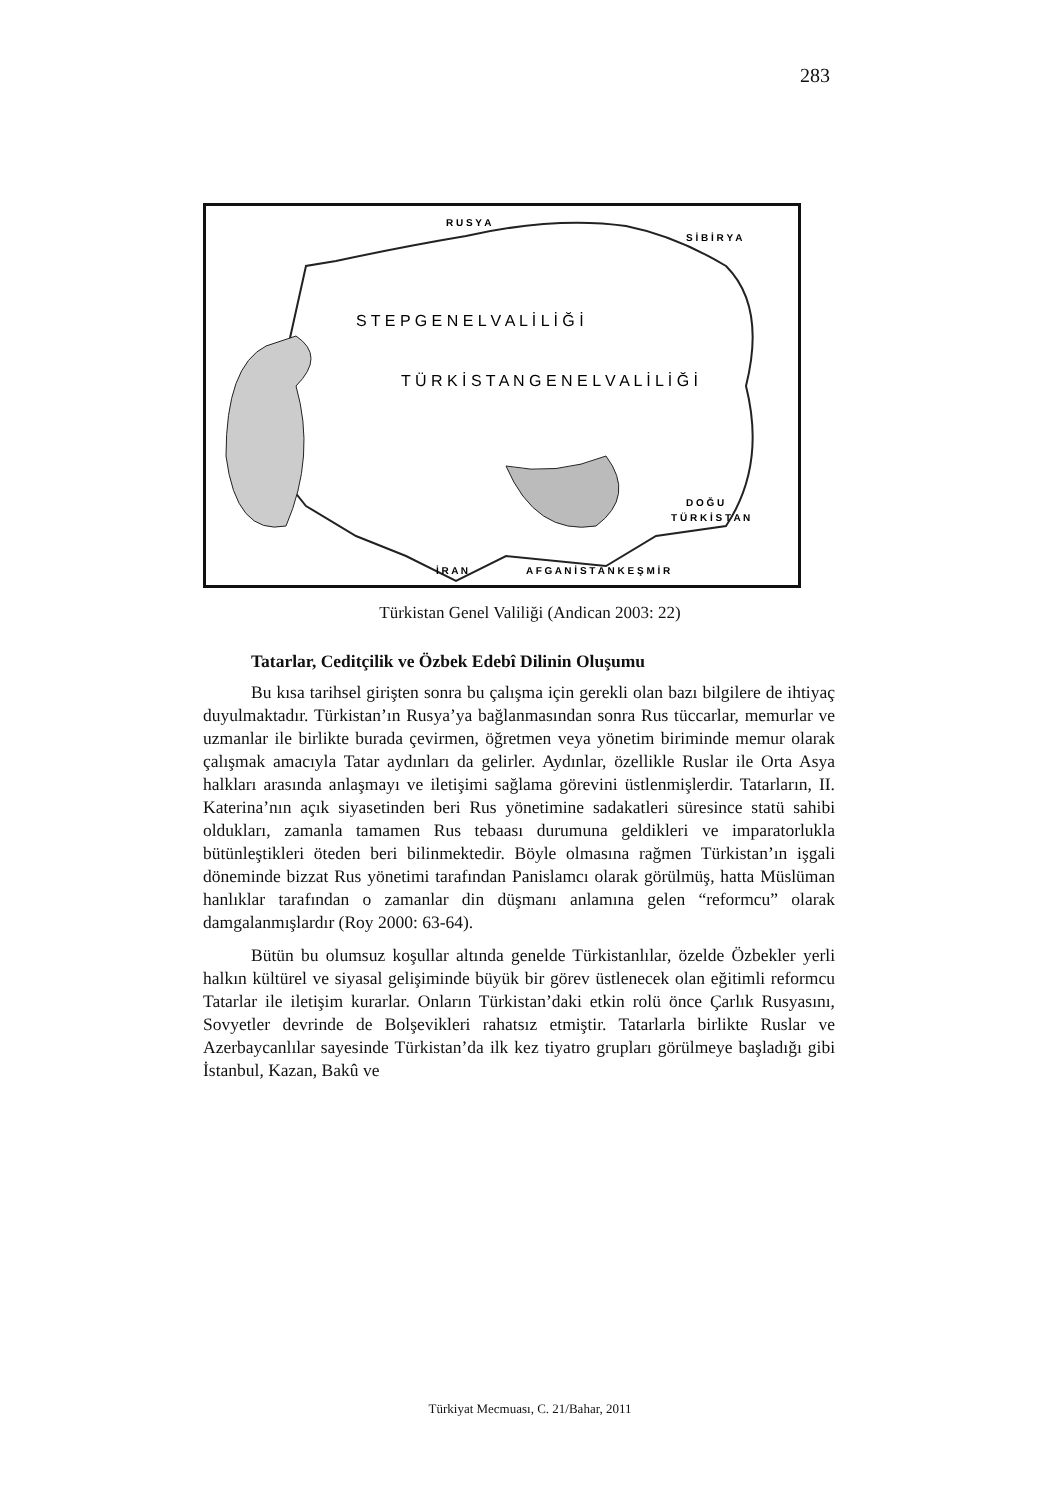283
R U S Y A
S İ B İ R Y A
T Ü R K İ S T A N G E N E L V A L İ L İ Ğ İ
S T E P G E N E L V A L İ L İ Ğ İ
İ R A N
A F G A N İ S T A N K E Ş M İ R
D O Ğ U
T Ü R K İ S T A N
Türkistan Genel Valiliği (Andican 2003: 22)
Tatarlar, Ceditçilik ve Özbek Edebî Dilinin Oluşumu
Bu kısa tarihsel girişten sonra bu çalışma için gerekli olan bazı bilgilere de ihtiyaç duyulmaktadır. Türkistan’ın Rusya’ya bağlanmasından sonra Rus tüccarlar, memurlar ve uzmanlar ile birlikte burada çevirmen, öğretmen veya yönetim biriminde memur olarak çalışmak amacıyla Tatar aydınları da gelirler. Aydınlar, özellikle Ruslar ile Orta Asya halkları arasında anlaşmayı ve iletişimi sağlama görevini üstlenmişlerdir. Tatarların, II. Katerina’nın açık siyasetinden beri Rus yönetimine sadakatleri süresince statü sahibi oldukları, zamanla tamamen Rus tebaası durumuna geldikleri ve imparatorlukla bütünleştikleri öteden beri bilinmektedir. Böyle olmasına rağmen Türkistan’ın işgali döneminde bizzat Rus yönetimi tarafından Panislamcı olarak görülmüş, hatta Müslüman hanlıklar tarafından o zamanlar din düşmanı anlamına gelen “reformcu” olarak damgalanmışlardır (Roy 2000: 63-64).
Bütün bu olumsuz koşullar altında genelde Türkistanlılar, özelde Özbekler yerli halkın kültürel ve siyasal gelişiminde büyük bir görev üstlenecek olan eğitimli reformcu Tatarlar ile iletişim kurarlar. Onların Türkistan’daki etkin rolü önce Çarlık Rusyasını, Sovyetler devrinde de Bolşevikleri rahatsız etmiştir. Tatarlarla birlikte Ruslar ve Azerbaycanlılar sayesinde Türkistan’da ilk kez tiyatro grupları görülmeye başladığı gibi İstanbul, Kazan, Bakû ve
Türkiyat Mecmuası, C. 21/Bahar, 2011